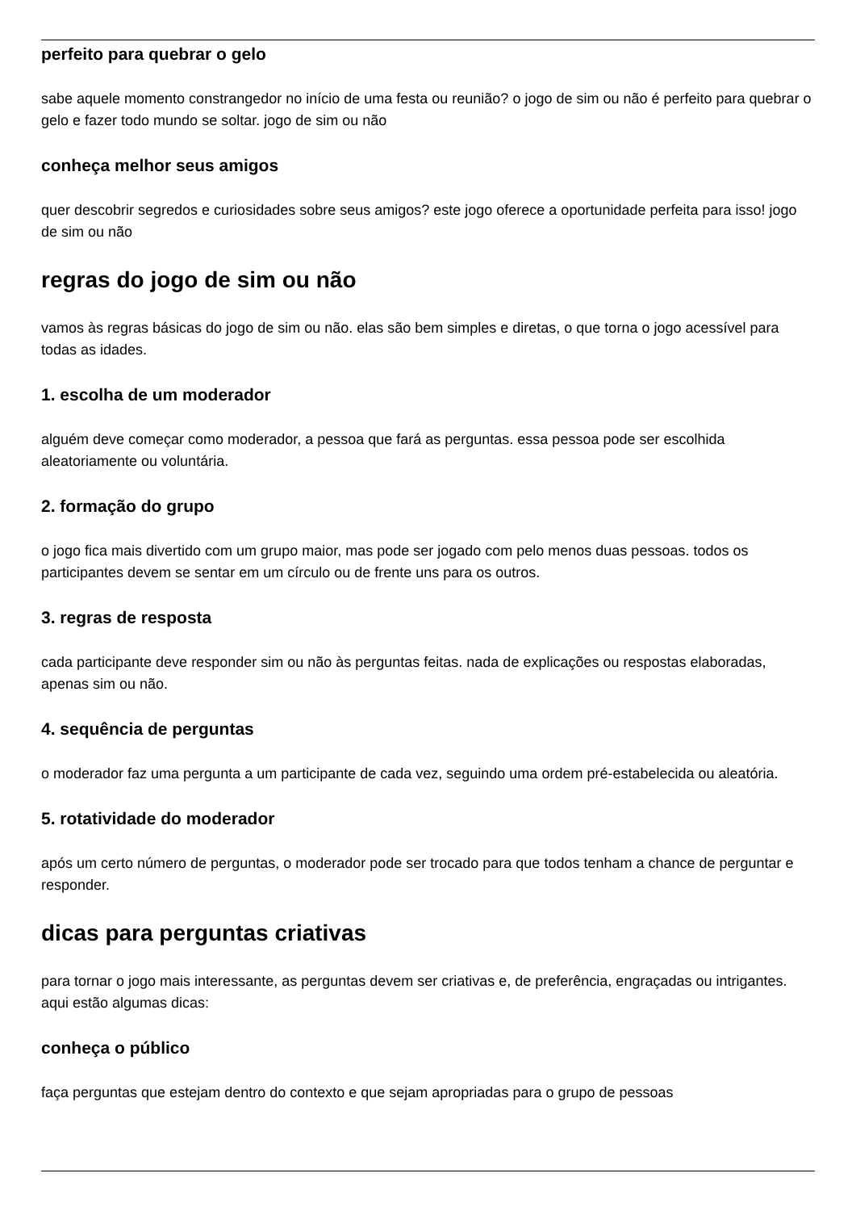perfeito para quebrar o gelo
sabe aquele momento constrangedor no início de uma festa ou reunião? o jogo de sim ou não é perfeito para quebrar o gelo e fazer todo mundo se soltar. jogo de sim ou não
conheça melhor seus amigos
quer descobrir segredos e curiosidades sobre seus amigos? este jogo oferece a oportunidade perfeita para isso! jogo de sim ou não
regras do jogo de sim ou não
vamos às regras básicas do jogo de sim ou não. elas são bem simples e diretas, o que torna o jogo acessível para todas as idades.
1. escolha de um moderador
alguém deve começar como moderador, a pessoa que fará as perguntas. essa pessoa pode ser escolhida aleatoriamente ou voluntária.
2. formação do grupo
o jogo fica mais divertido com um grupo maior, mas pode ser jogado com pelo menos duas pessoas. todos os participantes devem se sentar em um círculo ou de frente uns para os outros.
3. regras de resposta
cada participante deve responder sim ou não às perguntas feitas. nada de explicações ou respostas elaboradas, apenas sim ou não.
4. sequência de perguntas
o moderador faz uma pergunta a um participante de cada vez, seguindo uma ordem pré-estabelecida ou aleatória.
5. rotatividade do moderador
após um certo número de perguntas, o moderador pode ser trocado para que todos tenham a chance de perguntar e responder.
dicas para perguntas criativas
para tornar o jogo mais interessante, as perguntas devem ser criativas e, de preferência, engraçadas ou intrigantes. aqui estão algumas dicas:
conheça o público
faça perguntas que estejam dentro do contexto e que sejam apropriadas para o grupo de pessoas